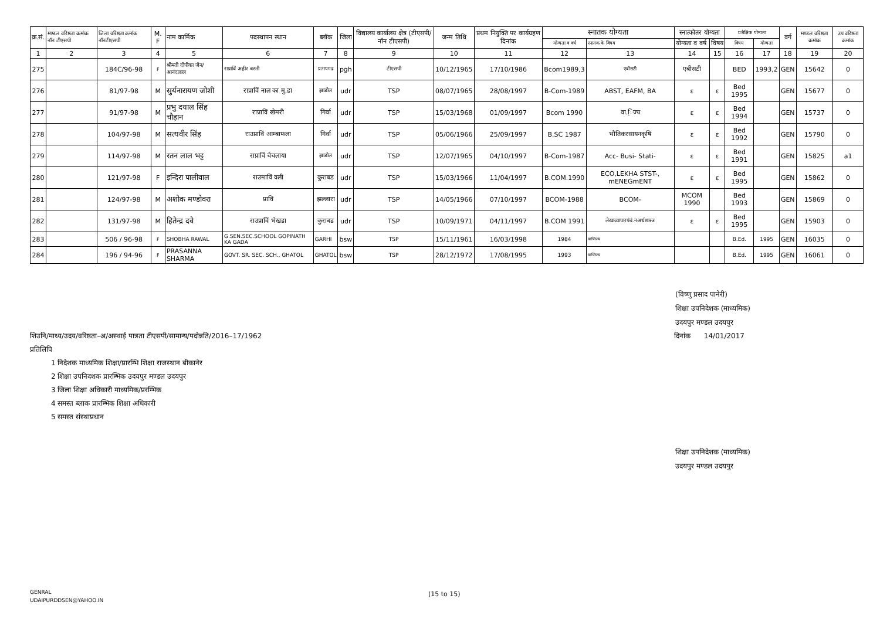| क्र.सं. | मण्डल वरिष्ठता क्रमांक नॉन टीएसपी | जिला वरिष्ठता क्रमांक नॉनटीएसपी | M. F | नाम कार्मिक | पदस्थापन स्थान | ब्लॉक | जिला | विद्यालय कार्यालय क्षेत्र (टीएसपी/नॉन टीएसपी) | जन्म तिथि | प्रथम नियुक्ति पर कार्यग्रहण दिनांक | स्नातक योग्यता | | स्नात्कोतर योग्यता | | प्रशैक्षिक योग्यता | | वर्ग | मण्डल वरिष्ठता क्रमांक | उप वरिष्ठता क्रमांक |
| --- | --- | --- | --- | --- | --- | --- | --- | --- | --- | --- | --- | --- | --- | --- | --- | --- | --- | --- | --- |
| | | | | | | | | | | | योग्यता व वर्ष | स्नातक के विषय | योग्यता व वर्ष | विषय | विषय | योग्यता | | | |
| 1 | 2 | 3 | 4 | 5 | 6 | 7 | 8 | 9 | 10 | 11 | 12 | 13 | 14 | 15 | 16 | 17 | 18 | 19 | 20 |
| 275 | | 184C/96-98 | F | श्रीमती दीपीका जैन/आनंदलाल | राप्राविं अहीर बस्ती | प्रतापगढ | pgh | टीएसपी | 10/12/1965 | 17/10/1986 | Bcom1989,3 | एबीसटी | एबीसटी | | BED | 1993,2 | GEN | 15642 | 0 |
| 276 | | 81/97-98 | M | सुर्यनारायण जोशी | राप्राविं नाल का मु.डा | झाडोल | udr | TSP | 08/07/1965 | 28/08/1997 | B-Com-1989 | ABST, EAFM, BA | ε | ε | Bed 1995 | | GEN | 15677 | 0 |
| 277 | | 91/97-98 | M | प्रभु दयाल सिंह चौहान | राप्राविं खेमरी | गिर्वा | udr | TSP | 15/03/1968 | 01/09/1997 | Bcom 1990 | वा.ि़ज्य | ε | ε | Bed 1994 | | GEN | 15737 | 0 |
| 278 | | 104/97-98 | M | सत्यवीर सिंह | राउप्राविं आम्बाफला | गिर्वा | udr | TSP | 05/06/1966 | 25/09/1997 | B.SC 1987 | भौतिकरसायनकृषि | ε | ε | Bed 1992 | | GEN | 15790 | 0 |
| 279 | | 114/97-98 | M | रतन लाल भट्ट | राप्राविं चेचलाया | झाडोल | udr | TSP | 12/07/1965 | 04/10/1997 | B-Com-1987 | Acc- Busi- Stati- | ε | ε | Bed 1991 | | GEN | 15825 | a1 |
| 280 | | 121/97-98 | F | इन्दिरा पालीवाल | राउमाविं वली | कुराबड | udr | TSP | 15/03/1966 | 11/04/1997 | B.COM.1990 | ECO,LEKHA STST-, mENEGmENT | ε | ε | Bed 1995 | | GEN | 15862 | 0 |
| 281 | | 124/97-98 | M | अशोक मण्डोवरा | प्राविं | झल्लारा | udr | TSP | 14/05/1966 | 07/10/1997 | BCOM-1988 | BCOM- | MCOM 1990 | | Bed 1993 | | GEN | 15869 | 0 |
| 282 | | 131/97-98 | M | हितेन्द्र दवे | राउप्राविं भेखडा | कुराबड | udr | TSP | 10/09/1971 | 04/11/1997 | B.COM 1991 | लेखाव्यापारपंबं.नअर्थशास्त्र | ε | ε | Bed 1995 | | GEN | 15903 | 0 |
| 283 | | 506 / 96-98 | F | SHOBHA RAWAL | G.SEN.SEC.SCHOOL GOPINATH KA GADA | GARHI | bsw | TSP | 15/11/1961 | 16/03/1998 | 1984 | वाणिज्य | | | B.Ed. | 1995 | GEN | 16035 | 0 |
| 284 | | 196 / 94-96 | F | PRASANNA SHARMA | GOVT. SR. SEC. SCH., GHATOL | GHATOL | bsw | TSP | 28/12/1972 | 17/08/1995 | 1993 | वाणिज्य | | | B.Ed. | 1995 | GEN | 16061 | 0 |
(विष्णु प्रसाद पानेरी)
शिक्षा उपनिदेशक (माध्यमिक)
उदयपुर मण्डल उदयपुर
शिउनि/माध्य/उदय/वरिष्ठता–अ/अस्थाई पात्रता टीएसपी/सामान्य/पदोन्नति/2016–17/1962 दिनांक 14/01/2017
प्रतिलिपि
1 निदेशक माध्यमिक शिक्षा/प्रारम्भि शिक्षा राजस्थान बीकानेर
2 शिक्षा उपनिदशक प्रारम्भिक उदयपुर मण्डल उदयपुर
3 जिला शिक्षा अधिकारी माध्यमिक/प्ररम्भिक
4 समस्त ब्लाक प्रारम्भिक शिक्षा अधिकारी
5 समस्त संस्थाप्रधान
शिक्षा उपनिदेशक (माध्यमिक)
उदयपुर मण्डल उदयपुर
GENRAL
UDAIPURDDSEN@YAHOO.IN
(15 to 15)